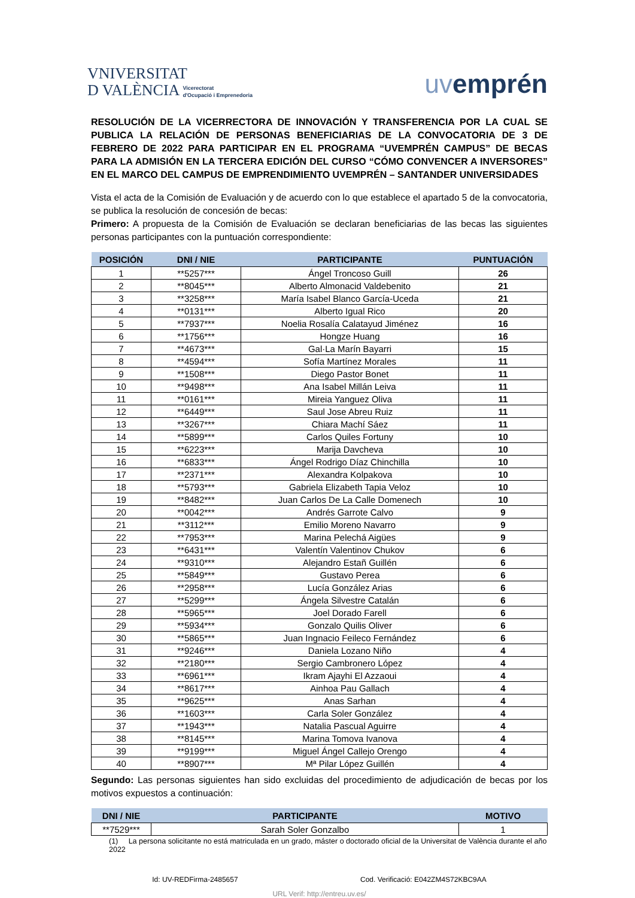VNIVERSITAT
D VALÈNCIA Vicerectorat
d'Ocupació i Emprenedoria
uvemprén
RESOLUCIÓN DE LA VICERRECTORA DE INNOVACIÓN Y TRANSFERENCIA POR LA CUAL SE PUBLICA LA RELACIÓN DE PERSONAS BENEFICIARIAS DE LA CONVOCATORIA DE 3 DE FEBRERO DE 2022 PARA PARTICIPAR EN EL PROGRAMA “UVEMPRÉN CAMPUS” DE BECAS PARA LA ADMISIÓN EN LA TERCERA EDICIÓN DEL CURSO “CÓMO CONVENCER A INVERSORES” EN EL MARCO DEL CAMPUS DE EMPRENDIMIENTO UVEMPRÉN – SANTANDER UNIVERSIDADES
Vista el acta de la Comisión de Evaluación y de acuerdo con lo que establece el apartado 5 de la convocatoria, se publica la resolución de concesión de becas:
Primero: A propuesta de la Comisión de Evaluación se declaran beneficiarias de las becas las siguientes personas participantes con la puntuación correspondiente:
| POSICIÓN | DNI / NIE | PARTICIPANTE | PUNTUACIÓN |
| --- | --- | --- | --- |
| 1 | **5257*** | Ángel Troncoso Guill | 26 |
| 2 | **8045*** | Alberto Almonacid Valdebenito | 21 |
| 3 | **3258*** | María Isabel Blanco García-Uceda | 21 |
| 4 | **0131*** | Alberto Igual Rico | 20 |
| 5 | **7937*** | Noelia Rosalía Calatayud Jiménez | 16 |
| 6 | **1756*** | Hongze Huang | 16 |
| 7 | **4673*** | Gal·La Marín Bayarri | 15 |
| 8 | **4594*** | Sofía Martínez Morales | 11 |
| 9 | **1508*** | Diego Pastor Bonet | 11 |
| 10 | **9498*** | Ana Isabel Millán Leiva | 11 |
| 11 | **0161*** | Mireia Yanguez Oliva | 11 |
| 12 | **6449*** | Saul Jose Abreu Ruiz | 11 |
| 13 | **3267*** | Chiara Machí Sáez | 11 |
| 14 | **5899*** | Carlos Quiles Fortuny | 10 |
| 15 | **6223*** | Marija Davcheva | 10 |
| 16 | **6833*** | Ángel Rodrigo Díaz Chinchilla | 10 |
| 17 | **2371*** | Alexandra Kolpakova | 10 |
| 18 | **5793*** | Gabriela Elizabeth Tapia Veloz | 10 |
| 19 | **8482*** | Juan Carlos De La Calle Domenech | 10 |
| 20 | **0042*** | Andrés Garrote Calvo | 9 |
| 21 | **3112*** | Emilio Moreno Navarro | 9 |
| 22 | **7953*** | Marina Pelechá Aigües | 9 |
| 23 | **6431*** | Valentín Valentinov Chukov | 6 |
| 24 | **9310*** | Alejandro Estañ Guillén | 6 |
| 25 | **5849*** | Gustavo Perea | 6 |
| 26 | **2958*** | Lucía González Arias | 6 |
| 27 | **5299*** | Ángela Silvestre Catalán | 6 |
| 28 | **5965*** | Joel Dorado Farell | 6 |
| 29 | **5934*** | Gonzalo Quilis Oliver | 6 |
| 30 | **5865*** | Juan Ingnacio Feileco Fernández | 6 |
| 31 | **9246*** | Daniela Lozano Niño | 4 |
| 32 | **2180*** | Sergio Cambronero López | 4 |
| 33 | **6961*** | Ikram Ajayhi El Azzaoui | 4 |
| 34 | **8617*** | Ainhoa Pau Gallach | 4 |
| 35 | **9625*** | Anas Sarhan | 4 |
| 36 | **1603*** | Carla Soler González | 4 |
| 37 | **1943*** | Natalia Pascual Aguirre | 4 |
| 38 | **8145*** | Marina Tomova Ivanova | 4 |
| 39 | **9199*** | Miguel Ángel Callejo Orengo | 4 |
| 40 | **8907*** | Mª Pilar López Guillén | 4 |
Segundo: Las personas siguientes han sido excluidas del procedimiento de adjudicación de becas por los motivos expuestos a continuación:
| DNI / NIE | PARTICIPANTE | MOTIVO |
| --- | --- | --- |
| **7529*** | Sarah Soler Gonzalbo | 1 |
(1) La persona solicitante no está matriculada en un grado, máster o doctorado oficial de la Universitat de València durante el año 2022
Id: UV-REDFirma-2485657 Cod. Verificació: E042ZM4S72KBC9AA
URL Verif: http://entreu.uv.es/